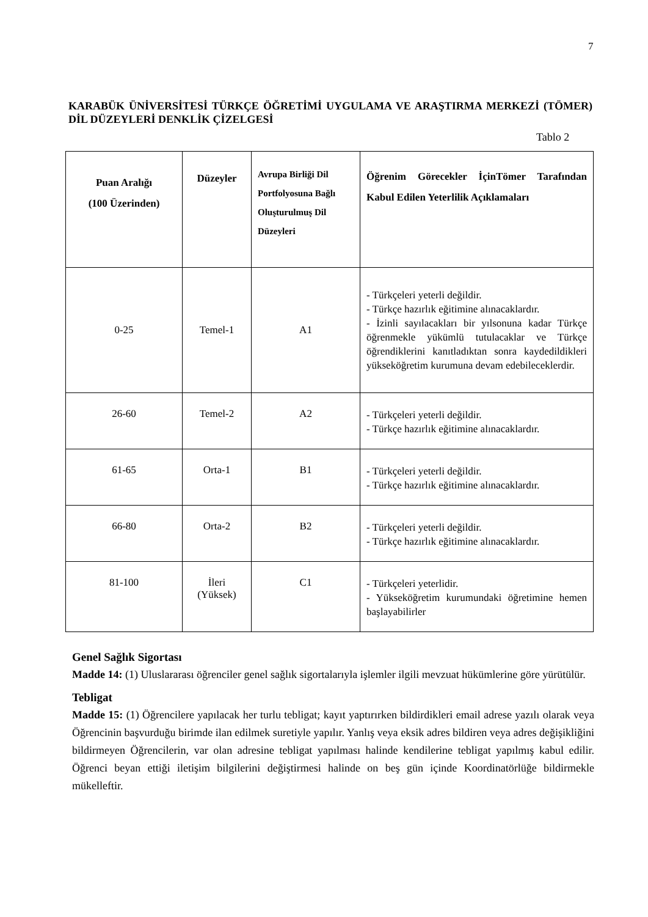7
KARABÜK ÜNİVERSİTESİ TÜRKÇE ÖĞRETİMİ UYGULAMA VE ARAŞTIRMA MERKEZİ (TÖMER) DİL DÜZEYLERİ DENKLİK ÇİZELGESİ
Tablo 2
| Puan Aralığı (100 Üzerinden) | Düzeyler | Avrupa Birliği Dil Portfolyosuna Bağlı Oluşturulmuş Dil Düzeyleri | Öğrenim Görecekler İçinTömer Tarafından Kabul Edilen Yeterlilik Açıklamaları |
| --- | --- | --- | --- |
| 0-25 | Temel-1 | A1 | - Türkçeleri yeterli değildir. - Türkçe hazırlık eğitimine alınacaklardır. - İzinli sayılacakları bir yılsonuna kadar Türkçe öğrenmekle yükümlü tutulacaklar ve Türkçe öğrendiklerini kanıtladıktan sonra kaydedildikleri yükseköğretim kurumuna devam edebileceklerdir. |
| 26-60 | Temel-2 | A2 | - Türkçeleri yeterli değildir. - Türkçe hazırlık eğitimine alınacaklardır. |
| 61-65 | Orta-1 | B1 | - Türkçeleri yeterli değildir. - Türkçe hazırlık eğitimine alınacaklardır. |
| 66-80 | Orta-2 | B2 | - Türkçeleri yeterli değildir. - Türkçe hazırlık eğitimine alınacaklardır. |
| 81-100 | İleri (Yüksek) | C1 | - Türkçeleri yeterlidir. - Yükseköğretim kurumundaki öğretimine hemen başlayabilirler |
Genel Sağlık Sigortası
Madde 14: (1) Uluslararası öğrenciler genel sağlık sigortalarıyla işlemler ilgili mevzuat hükümlerine göre yürütülür.
Tebligat
Madde 15: (1) Öğrencilere yapılacak her turlu tebligat; kayıt yaptırırken bildirdikleri email adrese yazılı olarak veya Öğrencinin başvurduğu birimde ilan edilmek suretiyle yapılır. Yanlış veya eksik adres bildiren veya adres değişikliğini bildirmeyen Öğrencilerin, var olan adresine tebligat yapılması halinde kendilerine tebligat yapılmış kabul edilir. Öğrenci beyan ettiği iletişim bilgilerini değiştirmesi halinde on beş gün içinde Koordinatörlüğe bildirmekle mükelleftir.